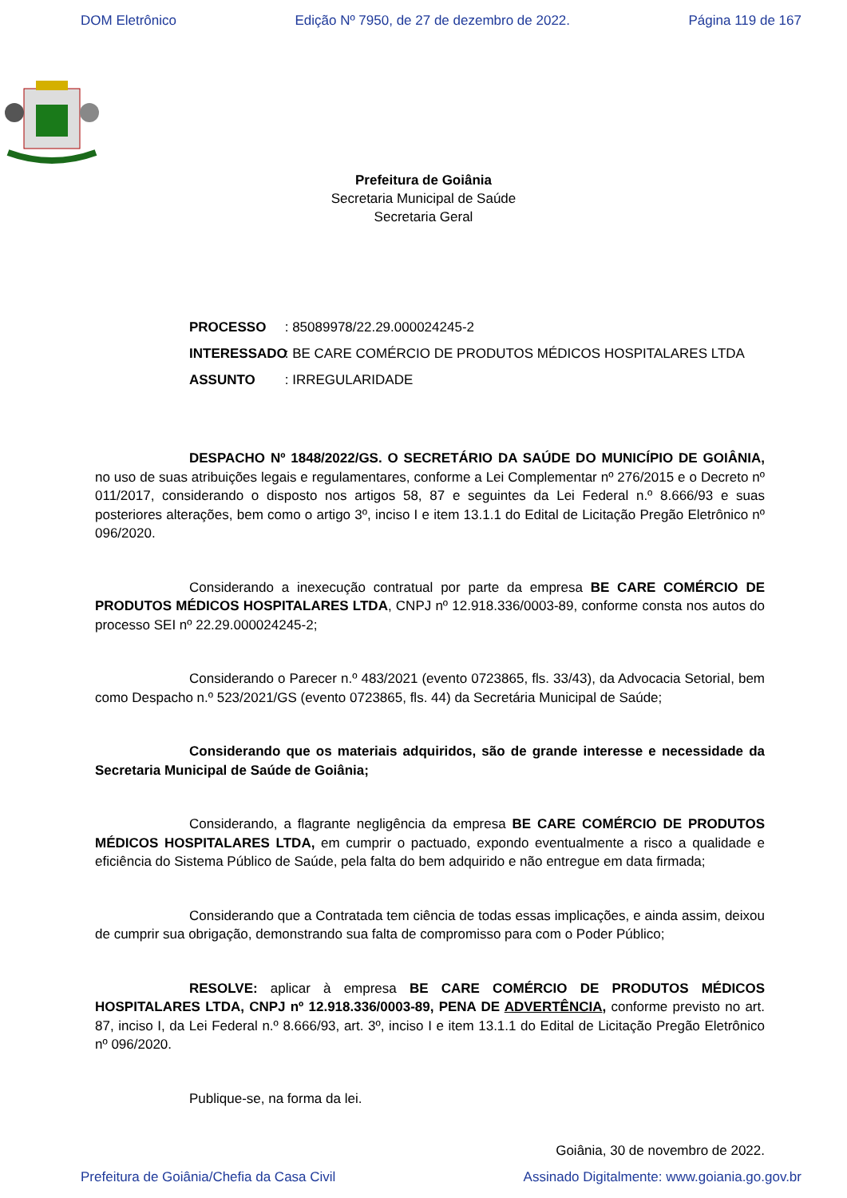DOM Eletrônico Edição Nº 7950, de 27 de dezembro de 2022. Página 119 de 167
Prefeitura de Goiânia
Secretaria Municipal de Saúde
Secretaria Geral
PROCESSO : 85089978/22.29.000024245-2
INTERESSADO : BE CARE COMÉRCIO DE PRODUTOS MÉDICOS HOSPITALARES LTDA
ASSUNTO : IRREGULARIDADE
DESPACHO Nº 1848/2022/GS. O SECRETÁRIO DA SAÚDE DO MUNICÍPIO DE GOIÂNIA, no uso de suas atribuições legais e regulamentares, conforme a Lei Complementar nº 276/2015 e o Decreto nº 011/2017, considerando o disposto nos artigos 58, 87 e seguintes da Lei Federal n.º 8.666/93 e suas posteriores alterações, bem como o artigo 3º, inciso I e item 13.1.1 do Edital de Licitação Pregão Eletrônico nº 096/2020.
Considerando a inexecução contratual por parte da empresa BE CARE COMÉRCIO DE PRODUTOS MÉDICOS HOSPITALARES LTDA, CNPJ nº 12.918.336/0003-89, conforme consta nos autos do processo SEI nº 22.29.000024245-2;
Considerando o Parecer n.º 483/2021 (evento 0723865, fls. 33/43), da Advocacia Setorial, bem como Despacho n.º 523/2021/GS (evento 0723865, fls. 44) da Secretária Municipal de Saúde;
Considerando que os materiais adquiridos, são de grande interesse e necessidade da Secretaria Municipal de Saúde de Goiânia;
Considerando, a flagrante negligência da empresa BE CARE COMÉRCIO DE PRODUTOS MÉDICOS HOSPITALARES LTDA, em cumprir o pactuado, expondo eventualmente a risco a qualidade e eficiência do Sistema Público de Saúde, pela falta do bem adquirido e não entregue em data firmada;
Considerando que a Contratada tem ciência de todas essas implicações, e ainda assim, deixou de cumprir sua obrigação, demonstrando sua falta de compromisso para com o Poder Público;
RESOLVE: aplicar à empresa BE CARE COMÉRCIO DE PRODUTOS MÉDICOS HOSPITALARES LTDA, CNPJ nº 12.918.336/0003-89, PENA DE ADVERTÊNCIA, conforme previsto no art. 87, inciso I, da Lei Federal n.º 8.666/93, art. 3º, inciso I e item 13.1.1 do Edital de Licitação Pregão Eletrônico nº 096/2020.
Publique-se, na forma da lei.
Goiânia, 30 de novembro de 2022.
Prefeitura de Goiânia/Chefia da Casa Civil Assinado Digitalmente: www.goiania.go.gov.br